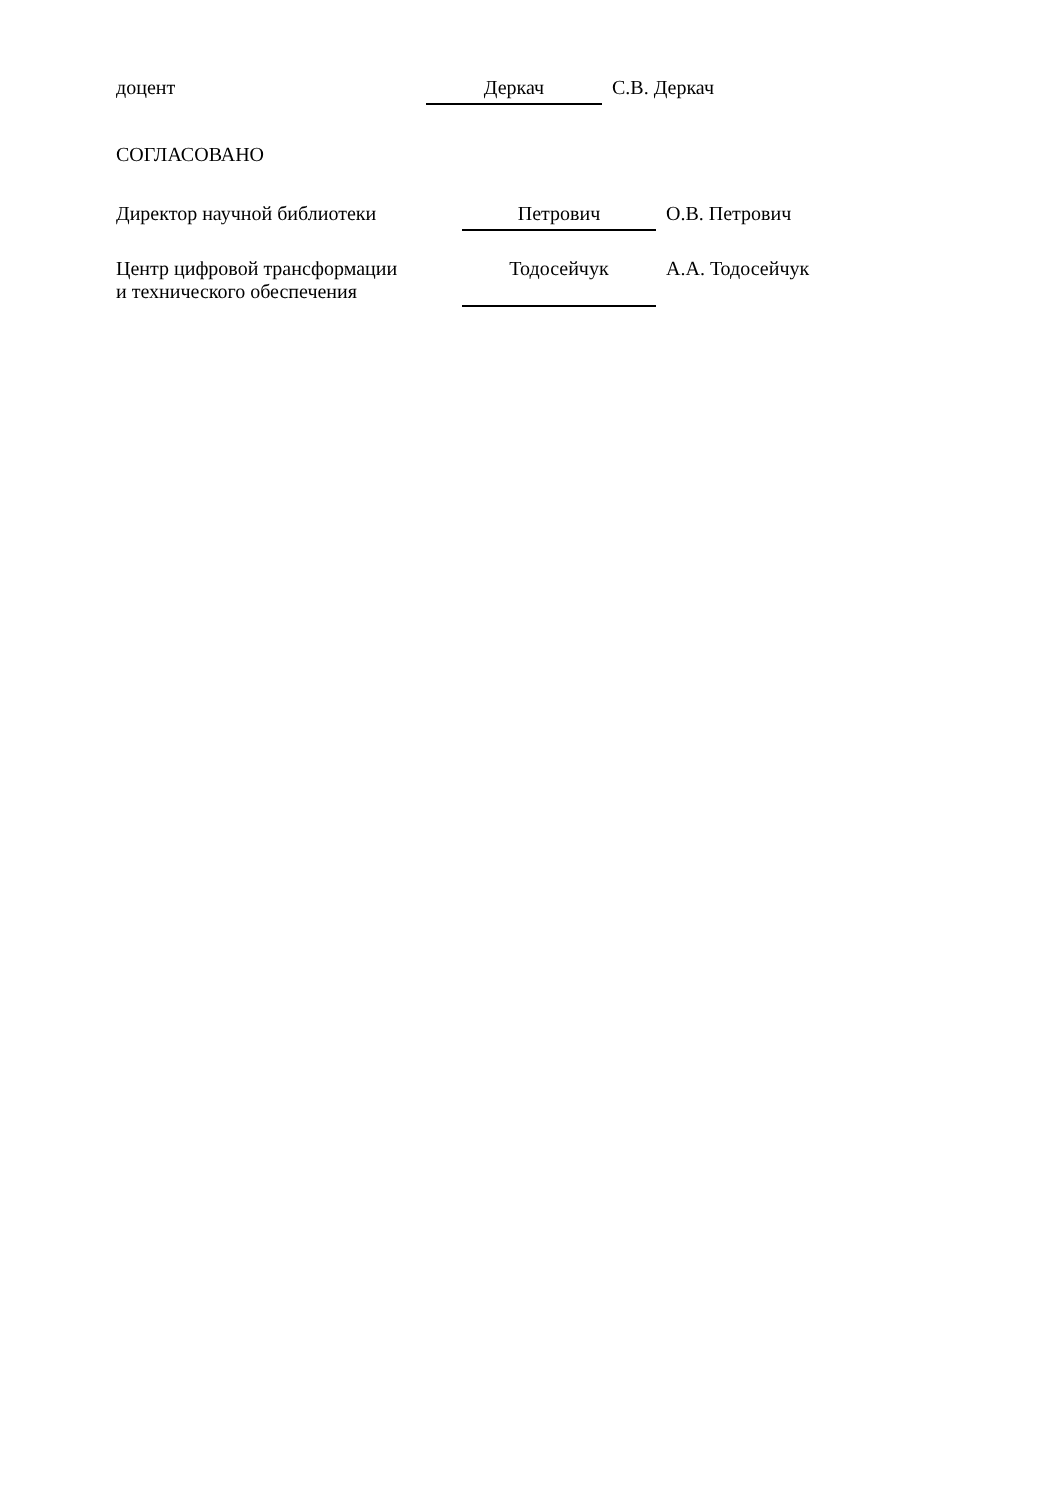доцент Деркач С.В. Деркач
СОГЛАСОВАНО
Директор научной библиотеки Петрович О.В. Петрович
Центр цифровой трансформации
и технического обеспечения
Тодосейчук
А.А. Тодосейчук